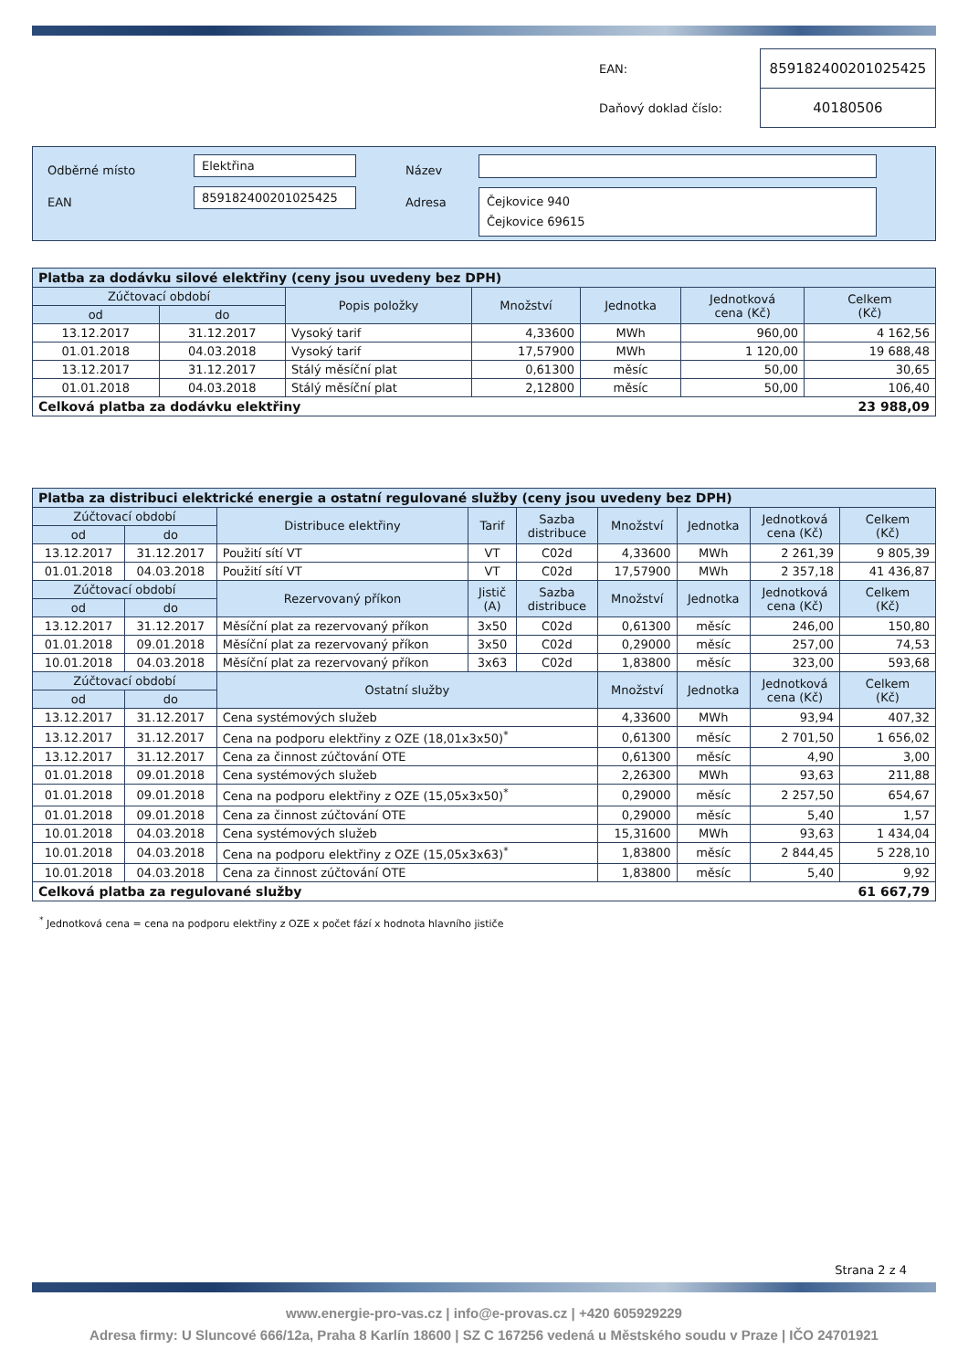| EAN: | 859182400201025425 |
| Daňový doklad číslo: | 40180506 |
Odběrné místo
EAN
Elektřina
859182400201025425
Název
Adresa
Čejkovice 940
Čejkovice 69615
| Platba za dodávku silové elektřiny (ceny jsou uvedeny bez DPH) | | | | | | |
| --- | --- | --- | --- | --- | --- | --- |
| Zúčtovací období | | Popis položky | Množství | Jednotka | Jednotková cena (Kč) | Celkem (Kč) |
| od | do | | | | | |
| 13.12.2017 | 31.12.2017 | Vysoký tarif | 4,33600 | MWh | 960,00 | 4 162,56 |
| 01.01.2018 | 04.03.2018 | Vysoký tarif | 17,57900 | MWh | 1 120,00 | 19 688,48 |
| 13.12.2017 | 31.12.2017 | Stálý měsíční plat | 0,61300 | měsíc | 50,00 | 30,65 |
| 01.01.2018 | 04.03.2018 | Stálý měsíční plat | 2,12800 | měsíc | 50,00 | 106,40 |
| Celková platba za dodávku elektřiny | | | | | | 23 988,09 |
| Platba za distribuci elektrické energie a ostatní regulované služby (ceny jsou uvedeny bez DPH) | | | | | | | | |
| --- | --- | --- | --- | --- | --- | --- | --- | --- |
| Zúčtovací období | | Distribuce elektřiny | Tarif | Sazba distribuce | Množství | Jednotka | Jednotková cena (Kč) | Celkem (Kč) |
| od | do | | | | | | | |
| 13.12.2017 | 31.12.2017 | Použití sítí VT | VT | C02d | 4,33600 | MWh | 2 261,39 | 9 805,39 |
| 01.01.2018 | 04.03.2018 | Použití sítí VT | VT | C02d | 17,57900 | MWh | 2 357,18 | 41 436,87 |
| Zúčtovací období | | Rezervovaný příkon | Jistič (A) | Sazba distribuce | Množství | Jednotka | Jednotková cena (Kč) | Celkem (Kč) |
| od | do | | | | | | | |
| 13.12.2017 | 31.12.2017 | Měsíční plat za rezervovaný příkon | 3x50 | C02d | 0,61300 | měsíc | 246,00 | 150,80 |
| 01.01.2018 | 09.01.2018 | Měsíční plat za rezervovaný příkon | 3x50 | C02d | 0,29000 | měsíc | 257,00 | 74,53 |
| 10.01.2018 | 04.03.2018 | Měsíční plat za rezervovaný příkon | 3x63 | C02d | 1,83800 | měsíc | 323,00 | 593,68 |
| Zúčtovací období | | Ostatní služby | | | Množství | Jednotka | Jednotková cena (Kč) | Celkem (Kč) |
| od | do | | | | | | | |
| 13.12.2017 | 31.12.2017 | Cena systémových služeb | | | 4,33600 | MWh | 93,94 | 407,32 |
| 13.12.2017 | 31.12.2017 | Cena na podporu elektřiny z OZE (18,01x3x50)<sup>*</sup> | | | 0,61300 | měsíc | 2 701,50 | 1 656,02 |
| 13.12.2017 | 31.12.2017 | Cena za činnost zúčtování OTE | | | 0,61300 | měsíc | 4,90 | 3,00 |
| 01.01.2018 | 09.01.2018 | Cena systémových služeb | | | 2,26300 | MWh | 93,63 | 211,88 |
| 01.01.2018 | 09.01.2018 | Cena na podporu elektřiny z OZE (15,05x3x50)<sup>*</sup> | | | 0,29000 | měsíc | 2 257,50 | 654,67 |
| 01.01.2018 | 09.01.2018 | Cena za činnost zúčtování OTE | | | 0,29000 | měsíc | 5,40 | 1,57 |
| 10.01.2018 | 04.03.2018 | Cena systémových služeb | | | 15,31600 | MWh | 93,63 | 1 434,04 |
| 10.01.2018 | 04.03.2018 | Cena na podporu elektřiny z OZE (15,05x3x63)<sup>*</sup> | | | 1,83800 | měsíc | 2 844,45 | 5 228,10 |
| 10.01.2018 | 04.03.2018 | Cena za činnost zúčtování OTE | | | 1,83800 | měsíc | 5,40 | 9,92 |
| Celková platba za regulované služby | | | | | | | | 61 667,79 |
<sup>*</sup> Jednotková cena = cena na podporu elektřiny z OZE x počet fází x hodnota hlavního jističe
Strana 2 z 4
www.energie-pro-vas.cz | info@e-provas.cz | +420 605929229
Adresa firmy: U Sluncové 666/12a, Praha 8 Karlín 18600 | SZ C 167256 vedená u Městského soudu v Praze | IČO 24701921